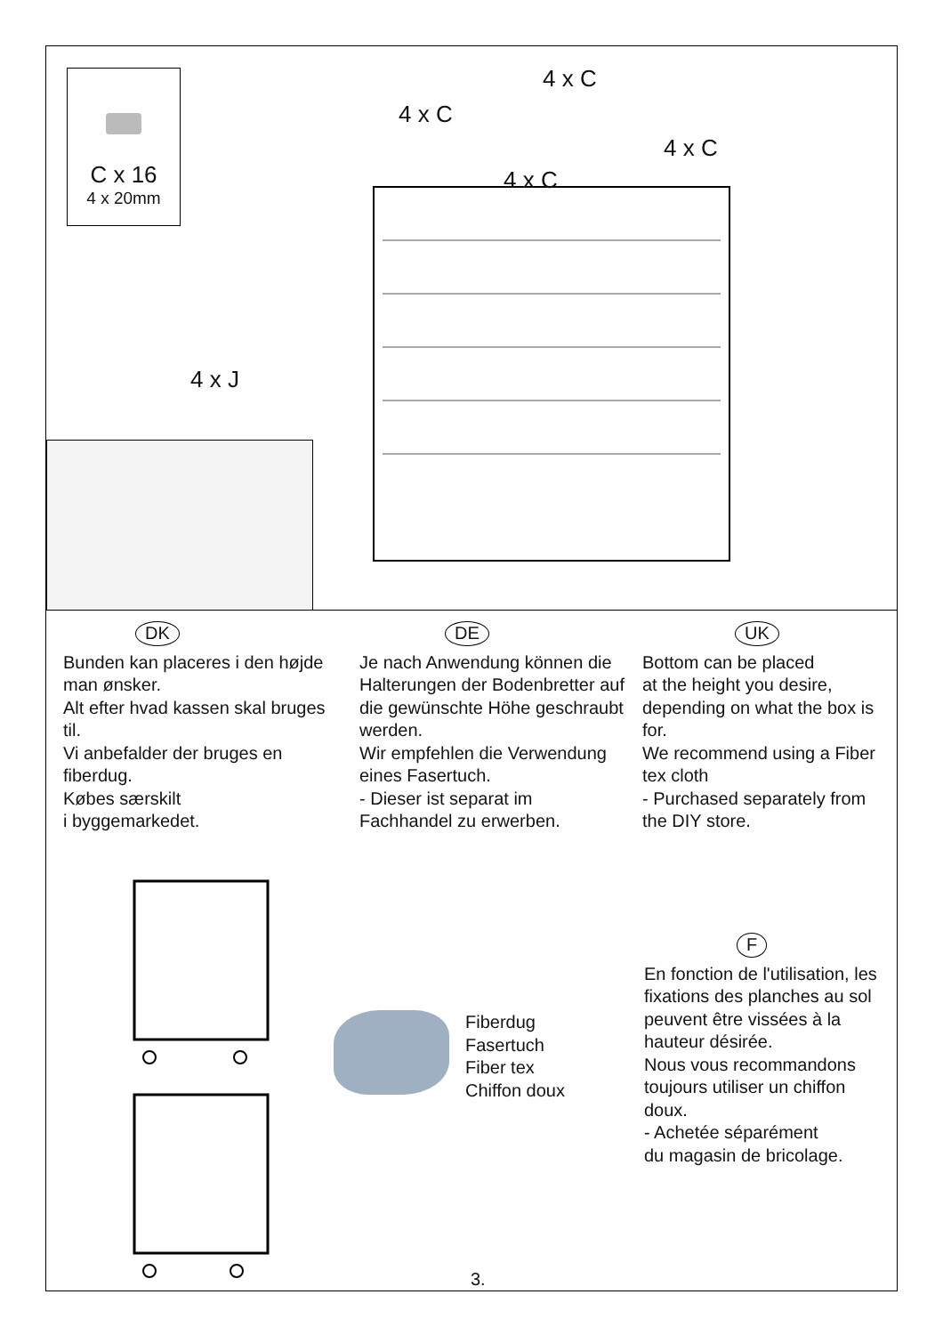C x 16
4 x 20mm
4 x J
4 x C
4 x C
4 x C
4 x C
DK
Bunden kan placeres i den højde man ønsker.
Alt efter hvad kassen skal bruges til.
Vi anbefalder der bruges en fiberdug.
Købes særskilt
i byggemarkedet.
DE
Je nach Anwendung können die Halterungen der Bodenbretter auf die gewünschte Höhe geschraubt werden.
Wir empfehlen die Verwendung eines Fasertuch.
- Dieser ist separat im Fachhandel zu erwerben.
UK
Bottom can be placed
at the height you desire, depending on what the box is for.
We recommend using a Fiber tex cloth
- Purchased separately from the DIY store.
Fiberdug
Fasertuch
Fiber tex
Chiffon doux
F
En fonction de l'utilisation, les fixations des planches au sol peuvent être vissées à la hauteur désirée.
Nous vous recommandons toujours utiliser un chiffon doux.
- Achetée séparément
du magasin de bricolage.
3.